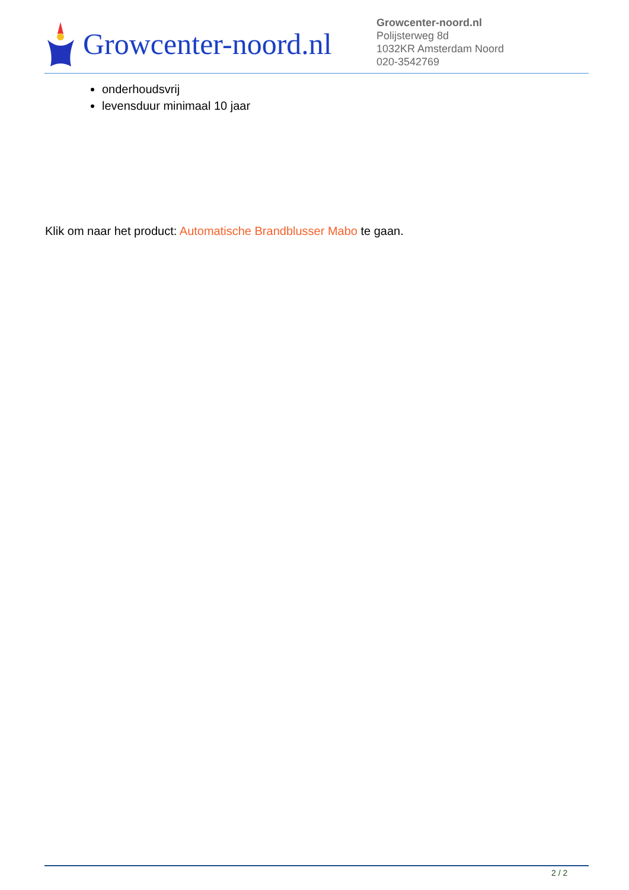Growcenter-noord.nl
Growcenter-noord.nl
Polijsterweg 8d
1032KR Amsterdam Noord
020-3542769
onderhoudsvrij
levensduur minimaal 10 jaar
Klik om naar het product: Automatische Brandblusser Mabo te gaan.
2 / 2